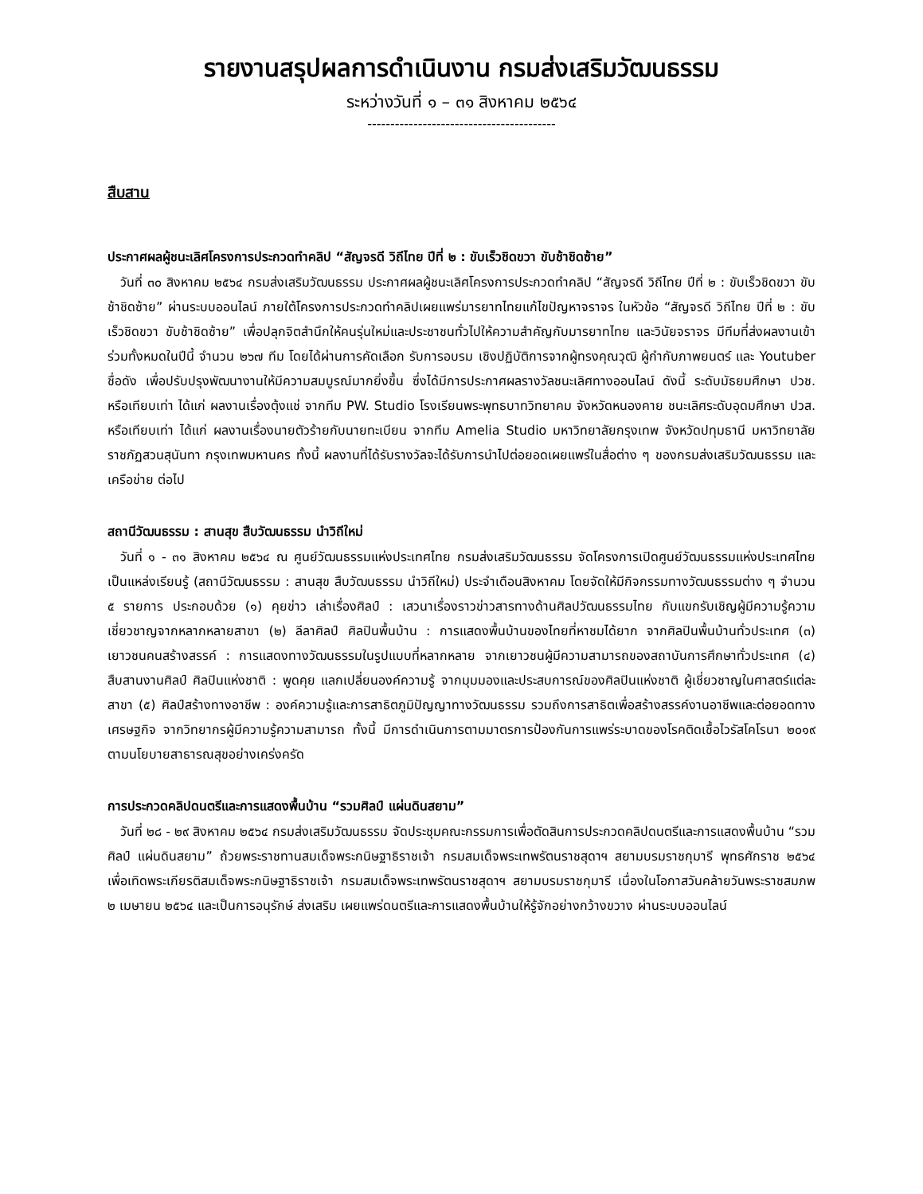รายงานสรุปผลการดำเนินงาน กรมส่งเสริมวัฒนธรรม
ระหว่างวันที่ ๑ – ๓๑ สิงหาคม ๒๕๖๔
-----------------------------------------
สืบสาน
ประกาศผลผู้ชนะเลิศโครงการประกวดทำคลิป “สัญจรดี วิถีไทย ปีที่ ๒ : ขับเร็วชิดขวา ขับช้าชิดซ้าย”
วันที่ ๓๐ สิงหาคม ๒๕๖๔ กรมส่งเสริมวัฒนธรรม ประกาศผลผู้ชนะเลิศโครงการประกวดทำคลิป “สัญจรดี วิถีไทย ปีที่ ๒ : ขับเร็วชิดขวา ขับช้าชิดซ้าย” ผ่านระบบออนไลน์ ภายใต้โครงการประกวดทำคลิปเผยแพร่มารยาทไทยแก้ไขปัญหาจราจร ในหัวข้อ “สัญจรดี วิถีไทย ปีที่ ๒ : ขับเร็วชิดขวา ขับช้าชิดซ้าย” เพื่อปลุกจิตสำนึกให้คนรุ่นใหม่และประชาชนทั่วไปให้ความสำคัญกับมารยาทไทย และวินัยจราจร มีทีมที่ส่งผลงานเข้าร่วมทั้งหมดในปีนี้ จำนวน ๒๖๗ ทีม โดยได้ผ่านการคัดเลือก รับการอบรม เชิงปฏิบัติการจากผู้ทรงคุณวุฒิ ผู้กำกับภาพยนตร์ และ Youtuber ชื่อดัง เพื่อปรับปรุงพัฒนางานให้มีความสมบูรณ์มากยิ่งขึ้น ซึ่งได้มีการประกาศผลรางวัลชนะเลิศทางออนไลน์ ดังนี้ ระดับมัธยมศึกษา ปวช. หรือเทียบเท่า ได้แก่ ผลงานเรื่องตุ้งแช่ จากทีม PW. Studio โรงเรียนพระพุทธบาทวิทยาคม จังหวัดหนองคาย ชนะเลิศระดับอุดมศึกษา ปวส. หรือเทียบเท่า ได้แก่ ผลงานเรื่องนายตัวร้ายกับนายทะเบียน จากทีม Amelia Studio มหาวิทยาลัยกรุงเทพ จังหวัดปทุมธานี มหาวิทยาลัยราชภัฏสวนสุนันทา กรุงเทพมหานคร ทั้งนี้ ผลงานที่ได้รับรางวัลจะได้รับการนำไปต่อยอดเผยแพร่ในสื่อต่าง ๆ ของกรมส่งเสริมวัฒนธรรม และเครือข่าย ต่อไป
สถานีวัฒนธรรม : สานสุข สืบวัฒนธรรม นำวิถีใหม่
วันที่ ๑ - ๓๑ สิงหาคม ๒๕๖๔ ณ ศูนย์วัฒนธรรมแห่งประเทศไทย กรมส่งเสริมวัฒนธรรม จัดโครงการเปิดศูนย์วัฒนธรรมแห่งประเทศไทยเป็นแหล่งเรียนรู้ (สถานีวัฒนธรรม : สานสุข สืบวัฒนธรรม นำวิถีใหม่) ประจำเดือนสิงหาคม โดยจัดให้มีกิจกรรมทางวัฒนธรรมต่าง ๆ จำนวน ๕ รายการ ประกอบด้วย (๑) คุยข่าว เล่าเรื่องศิลป์ : เสวนาเรื่องราวข่าวสารทางด้านศิลปวัฒนธรรมไทย กับแขกรับเชิญผู้มีความรู้ความเชี่ยวชาญจากหลากหลายสาขา (๒) ลีลาศิลป์ ศิลปินพื้นบ้าน : การแสดงพื้นบ้านของไทยที่หาชมได้ยาก จากศิลปินพื้นบ้านทั่วประเทศ (๓) เยาวชนคนสร้างสรรค์ : การแสดงทางวัฒนธรรมในรูปแบบที่หลากหลาย จากเยาวชนผู้มีความสามารถของสถาบันการศึกษาทั่วประเทศ (๔) สืบสานงานศิลป์ ศิลปินแห่งชาติ : พูดคุย แลกเปลี่ยนองค์ความรู้ จากมุมมองและประสบการณ์ของศิลปินแห่งชาติ ผู้เชี่ยวชาญในศาสตร์แต่ละสาขา (๕) ศิลป์สร้างทางอาชีพ : องค์ความรู้และการสาธิตภูมิปัญญาทางวัฒนธรรม รวมถึงการสาธิตเพื่อสร้างสรรค์งานอาชีพและต่อยอดทางเศรษฐกิจ จากวิทยากรผู้มีความรู้ความสามารถ ทั้งนี้ มีการดำเนินการตามมาตรการป้องกันการแพร่ระบาดของโรคติดเชื้อไวรัสโคโรนา ๒๐๑๙ ตามนโยบายสาธารณสุขอย่างเคร่งครัด
การประกวดคลิปดนตรีและการแสดงพื้นบ้าน “รวมศิลป์ แผ่นดินสยาม”
วันที่ ๒๘ - ๒๙ สิงหาคม ๒๕๖๔ กรมส่งเสริมวัฒนธรรม จัดประชุมคณะกรรมการเพื่อตัดสินการประกวดคลิปดนตรีและการแสดงพื้นบ้าน “รวมศิลป์ แผ่นดินสยาม” ถ้วยพระราชทานสมเด็จพระกนิษฐาธิราชเจ้า กรมสมเด็จพระเทพรัตนราชสุดาฯ สยามบรมราชกุมารี พุทธศักราช ๒๕๖๔ เพื่อเทิดพระเกียรติสมเด็จพระกนิษฐาธิราชเจ้า กรมสมเด็จพระเทพรัตนราชสุดาฯ สยามบรมราชกุมารี เนื่องในโอกาสวันคล้ายวันพระราชสมภพ ๒ เมษายน ๒๕๖๔ และเป็นการอนุรักษ์ ส่งเสริม เผยแพร่ดนตรีและการแสดงพื้นบ้านให้รู้จักอย่างกว้างขวาง ผ่านระบบออนไลน์